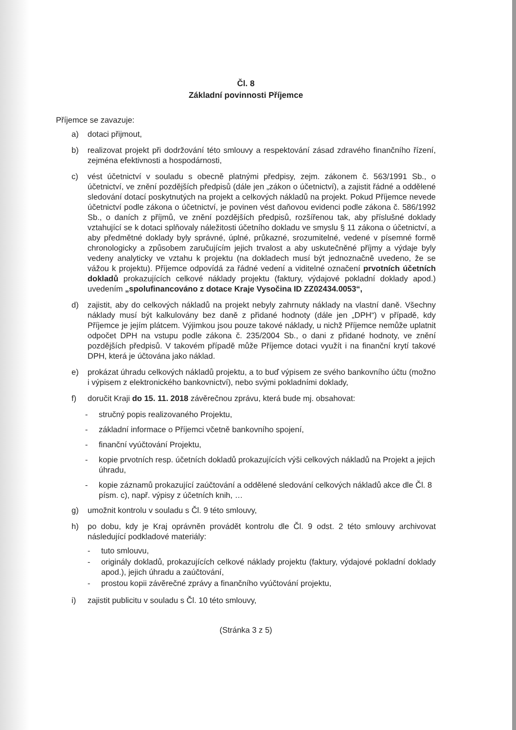Čl. 8
Základní povinnosti Příjemce
Příjemce se zavazuje:
a) dotaci přijmout,
b) realizovat projekt při dodržování této smlouvy a respektování zásad zdravého finančního řízení, zejména efektivnosti a hospodárnosti,
c) vést účetnictví v souladu s obecně platnými předpisy, zejm. zákonem č. 563/1991 Sb., o účetnictví, ve znění pozdějších předpisů (dále jen „zákon o účetnictví), a zajistit řádné a oddělené sledování dotací poskytnutých na projekt a celkových nákladů na projekt. Pokud Příjemce nevede účetnictví podle zákona o účetnictví, je povinen vést daňovou evidenci podle zákona č. 586/1992 Sb., o daních z příjmů, ve znění pozdějších předpisů, rozšířenou tak, aby příslušné doklady vztahující se k dotaci splňovaly náležitosti účetního dokladu ve smyslu § 11 zákona o účetnictví, a aby předmětné doklady byly správné, úplné, průkazné, srozumitelné, vedené v písemné formě chronologicky a způsobem zaručujícím jejich trvalost a aby uskutečněné příjmy a výdaje byly vedeny analyticky ve vztahu k projektu (na dokladech musí být jednoznačně uvedeno, že se vážou k projektu). Příjemce odpovídá za řádné vedení a viditelné označení prvotních účetních dokladů prokazujících celkové náklady projektu (faktury, výdajové pokladní doklady apod.) uvedením „spolufinancováno z dotace Kraje Vysočina ID ZZ02434.0053“,
d) zajistit, aby do celkových nákladů na projekt nebyly zahrnuty náklady na vlastní daně. Všechny náklady musí být kalkulovány bez daně z přidané hodnoty (dále jen „DPH“) v případě, kdy Příjemce je jejím plátcem. Výjimkou jsou pouze takové náklady, u nichž Příjemce nemůže uplatnit odpočet DPH na vstupu podle zákona č. 235/2004 Sb., o dani z přidané hodnoty, ve znění pozdějších předpisů. V takovém případě může Příjemce dotaci využít i na finanční krytí takové DPH, která je účtována jako náklad.
e) prokázat úhradu celkových nákladů projektu, a to buď výpisem ze svého bankovního účtu (možno i výpisem z elektronického bankovnictví), nebo svými pokladními doklady,
f) doručit Kraji do 15. 11. 2018 závěrečnou zprávu, která bude mj. obsahovat:
- stručný popis realizovaného Projektu,
- základní informace o Příjemci včetně bankovního spojení,
- finanční vyúčtování Projektu,
- kopie prvotních resp. účetních dokladů prokazujících výši celkových nákladů na Projekt a jejich úhradu,
- kopie záznamů prokazující zaúčtování a oddělené sledování celkových nákladů akce dle Čl. 8 písm. c), např. výpisy z účetních knih, …
g) umožnit kontrolu v souladu s Čl. 9 této smlouvy,
h) po dobu, kdy je Kraj oprávněn provádět kontrolu dle Čl. 9 odst. 2 této smlouvy archivovat následující podkladové materiály:
- tuto smlouvu,
- originály dokladů, prokazujících celkové náklady projektu (faktury, výdajové pokladní doklady apod.), jejich úhradu a zaúčtování,
- prostou kopii závěrečné zprávy a finančního vyúčtování projektu,
i) zajistit publicitu v souladu s Čl. 10 této smlouvy,
(Stránka 3 z 5)